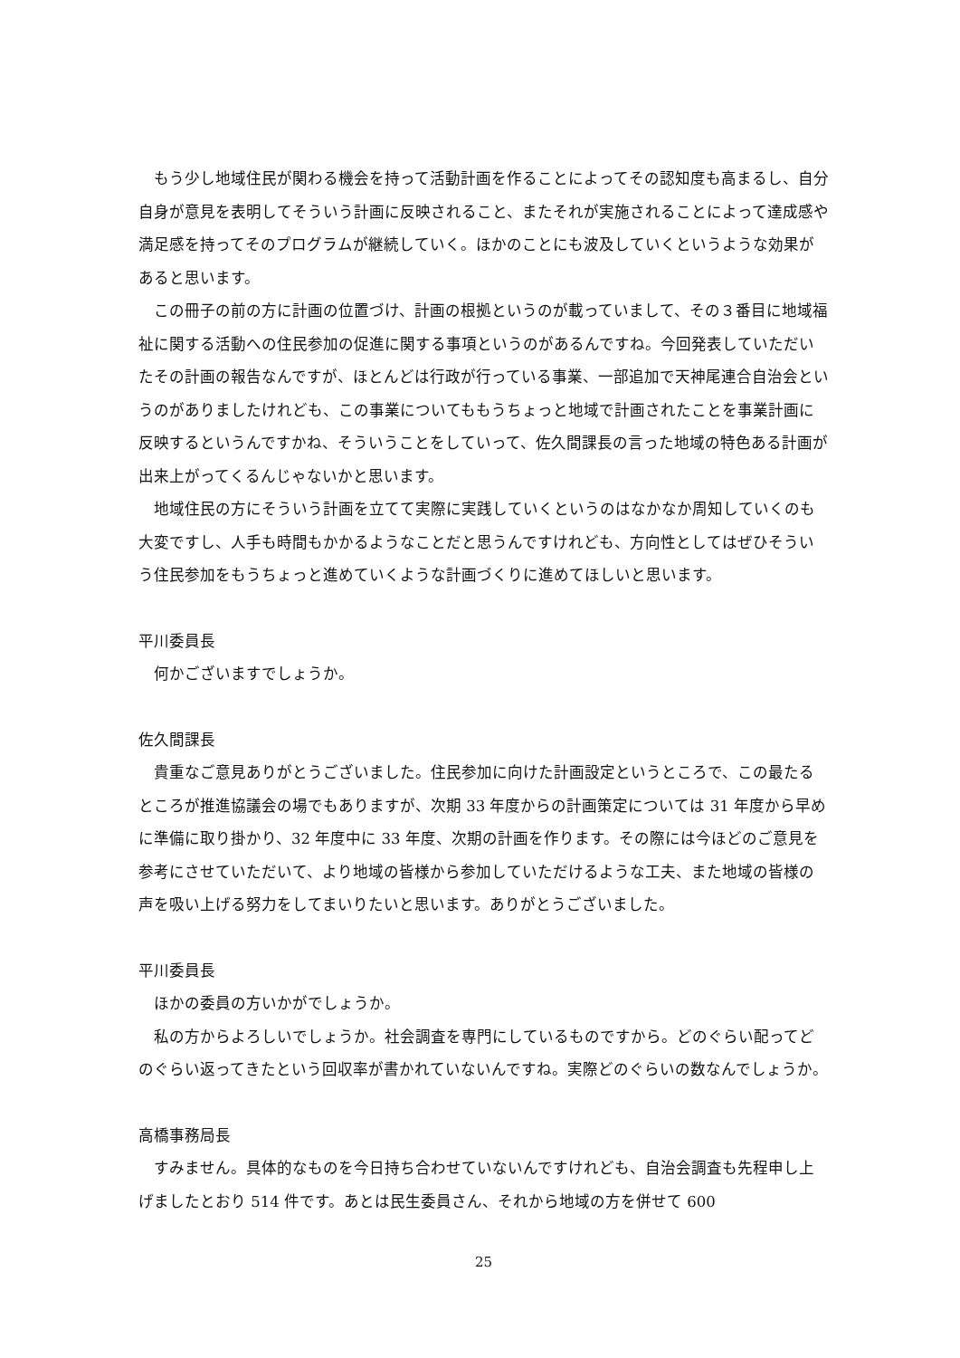もう少し地域住民が関わる機会を持って活動計画を作ることによってその認知度も高まるし、自分自身が意見を表明してそういう計画に反映されること、またそれが実施されることによって達成感や満足感を持ってそのプログラムが継続していく。ほかのことにも波及していくというような効果があると思います。
この冊子の前の方に計画の位置づけ、計画の根拠というのが載っていまして、その３番目に地域福祉に関する活動への住民参加の促進に関する事項というのがあるんですね。今回発表していただいたその計画の報告なんですが、ほとんどは行政が行っている事業、一部追加で天神尾連合自治会というのがありましたけれども、この事業についてももうちょっと地域で計画されたことを事業計画に反映するというんですかね、そういうことをしていって、佐久間課長の言った地域の特色ある計画が出来上がってくるんじゃないかと思います。
地域住民の方にそういう計画を立てて実際に実践していくというのはなかなか周知していくのも大変ですし、人手も時間もかかるようなことだと思うんですけれども、方向性としてはぜひそういう住民参加をもうちょっと進めていくような計画づくりに進めてほしいと思います。
平川委員長
何かございますでしょうか。
佐久間課長
貴重なご意見ありがとうございました。住民参加に向けた計画設定というところで、この最たるところが推進協議会の場でもありますが、次期 33 年度からの計画策定については 31 年度から早めに準備に取り掛かり、32 年度中に 33 年度、次期の計画を作ります。その際には今ほどのご意見を参考にさせていただいて、より地域の皆様から参加していただけるような工夫、また地域の皆様の声を吸い上げる努力をしてまいりたいと思います。ありがとうございました。
平川委員長
ほかの委員の方いかがでしょうか。
私の方からよろしいでしょうか。社会調査を専門にしているものですから。どのぐらい配ってどのぐらい返ってきたという回収率が書かれていないんですね。実際どのぐらいの数なんでしょうか。
高橋事務局長
すみません。具体的なものを今日持ち合わせていないんですけれども、自治会調査も先程申し上げましたとおり 514 件です。あとは民生委員さん、それから地域の方を併せて 600
25